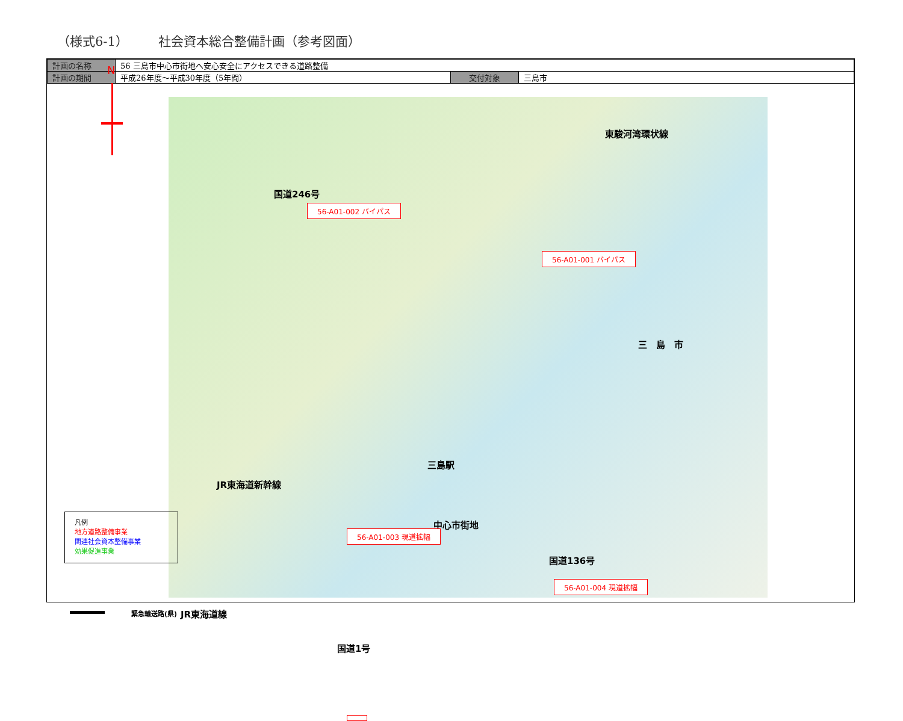（様式6-1） 社会資本総合整備計画（参考図面）
| 計画の名称 | 56 三島市中心市街地へ安心安全にアクセスできる道路整備 | | |
| 計画の期間 | 平成26年度～平成30年度（5年間） | 交付対象 | 三島市 |
N
東駿河湾環状線
国道246号
56-A01-002 バイパス
56-A01-001 バイパス
三　島　市
三島駅
JR東海道新幹線
中心市街地
JR東海道線
国道1号
56-A01-003 現道拡幅
国道136号
56-A01-004 現道拡幅
凡例
地方道路整備事業
関連社会資本整備事業
効果促進事業
緊急輸送路(県)